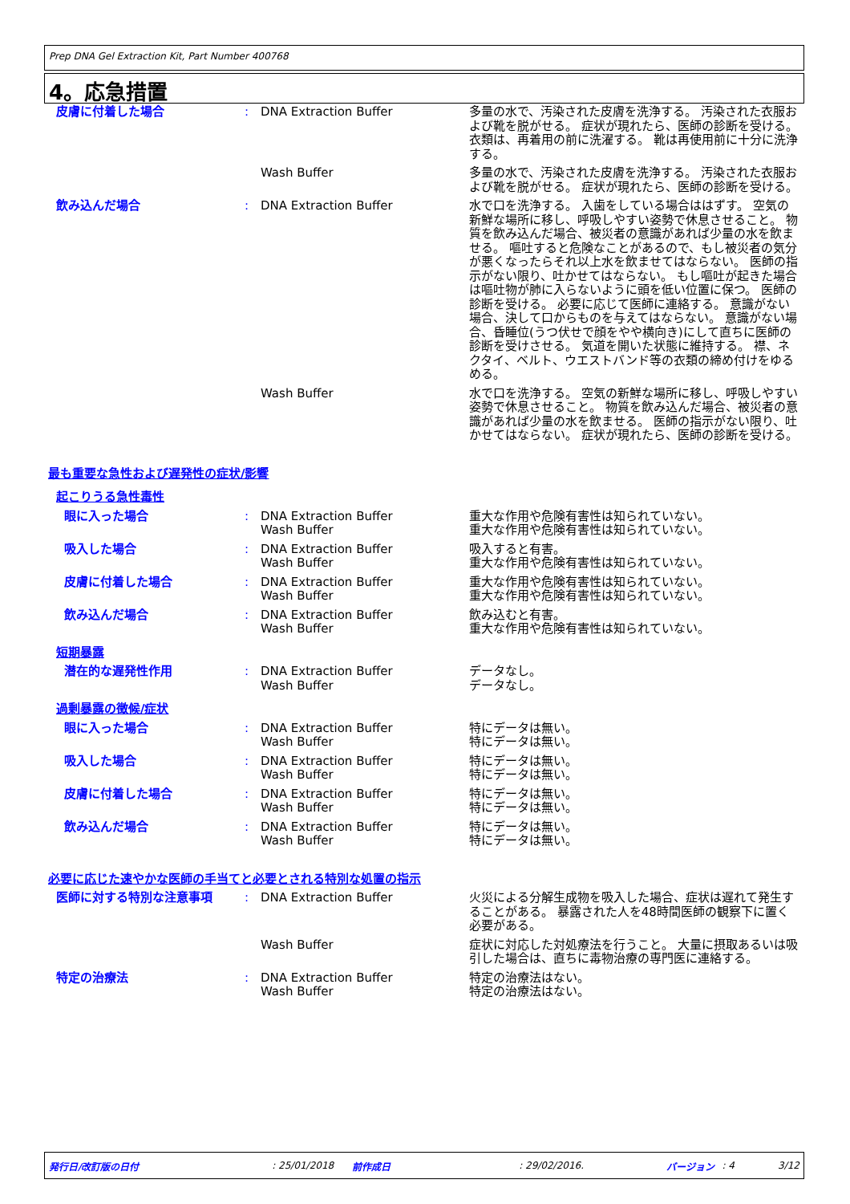Prep DNA Gel Extraction Kit, Part Number 400768
4。応急措置
皮膚に付着した場合 : DNA Extraction Buffer 多量の水で、汚染された皮膚を洗浄する。 汚染された衣服および靴を脱がせる。 症状が現れたら、医師の診断を受ける。 衣類は、再着用の前に洗濯する。 靴は再使用前に十分に洗浄する。
Wash Buffer 多量の水で、汚染された皮膚を洗浄する。 汚染された衣服および靴を脱がせる。 症状が現れたら、医師の診断を受ける。
飲み込んだ場合 : DNA Extraction Buffer 水で口を洗浄する。 入歯をしている場合ははずす。 空気の新鮮な場所に移し、呼吸しやすい姿勢で休息させること。 物質を飲み込んだ場合、被災者の意識があれば少量の水を飲ませる。 嘔吐すると危険なことがあるので、もし被災者の気分が悪くなったらそれ以上水を飲ませてはならない。 医師の指示がない限り、吐かせてはならない。 もし嘔吐が起きた場合は嘔吐物が肺に入らないように頭を低い位置に保つ。 医師の診断を受ける。 必要に応じて医師に連絡する。 意識がない場合、決して口からものを与えてはならない。 意識がない場合、昏睡位(うつ伏せで顔をやや横向き)にして直ちに医師の診断を受けさせる。 気道を開いた状態に維持する。 襟、ネクタイ、ベルト、ウエストバンド等の衣類の締め付けをゆるめる。
Wash Buffer 水で口を洗浄する。 空気の新鮮な場所に移し、呼吸しやすい姿勢で休息させること。 物質を飲み込んだ場合、被災者の意識があれば少量の水を飲ませる。 医師の指示がない限り、吐かせてはならない。 症状が現れたら、医師の診断を受ける。
最も重要な急性および遅発性の症状/影響
起こりうる急性毒性
眼に入った場合 : DNA Extraction Buffer
Wash Buffer
重大な作用や危険有害性は知られていない。
重大な作用や危険有害性は知られていない。
吸入した場合 : DNA Extraction Buffer
Wash Buffer
吸入すると有害。
重大な作用や危険有害性は知られていない。
皮膚に付着した場合 : DNA Extraction Buffer
Wash Buffer
重大な作用や危険有害性は知られていない。
重大な作用や危険有害性は知られていない。
飲み込んだ場合 : DNA Extraction Buffer
Wash Buffer
飲み込むと有害。
重大な作用や危険有害性は知られていない。
短期暴露
潜在的な遅発性作用 : DNA Extraction Buffer
Wash Buffer
データなし。
データなし。
過剰暴露の徴候/症状
眼に入った場合 : DNA Extraction Buffer
Wash Buffer
特にデータは無い。
特にデータは無い。
吸入した場合 : DNA Extraction Buffer
Wash Buffer
特にデータは無い。
特にデータは無い。
皮膚に付着した場合 : DNA Extraction Buffer
Wash Buffer
特にデータは無い。
特にデータは無い。
飲み込んだ場合 : DNA Extraction Buffer
Wash Buffer
特にデータは無い。
特にデータは無い。
必要に応じた速やかな医師の手当てと必要とされる特別な処置の指示
医師に対する特別な注意事項 : DNA Extraction Buffer 火災による分解生成物を吸入した場合、症状は遅れて発生することがある。 暴露された人を48時間医師の観察下に置く必要がある。
Wash Buffer 症状に対応した対処療法を行うこと。 大量に摂取あるいは吸引した場合は、直ちに毒物治療の専門医に連絡する。
特定の治療法 : DNA Extraction Buffer
Wash Buffer
特定の治療法はない。
特定の治療法はない。
発行日/改訂版の日付: 25/01/2018 前作成日: 29/02/2016. バージョン: 4 3/12